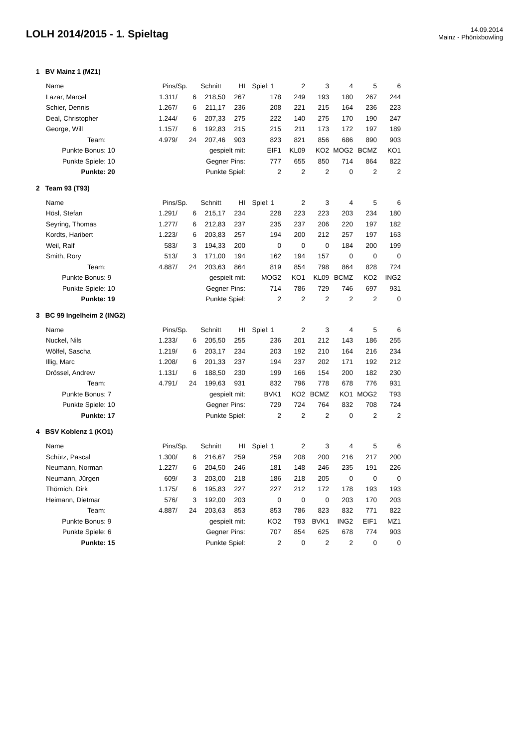LOLH 2014/2015 - 1. Spieltag
14.09.2014
Mainz - Phönixbowling
1 BV Mainz 1 (MZ1)
| | Name | | Pins | /Sp. | | Schnitt | HI | Spiel: 1 | 2 | 3 | 4 | 5 | 6 |
| --- | --- | --- | --- | --- | --- | --- | --- | --- | --- | --- | --- | --- | --- |
| | Lazar, Marcel | | 1.311 | / | 6 | 218,50 | 267 | 178 | 249 | 193 | 180 | 267 | 244 |
| | Schier, Dennis | | 1.267 | / | 6 | 211,17 | 236 | 208 | 221 | 215 | 164 | 236 | 223 |
| | Deal, Christopher | | 1.244 | / | 6 | 207,33 | 275 | 222 | 140 | 275 | 170 | 190 | 247 |
| | George, Will | | 1.157 | / | 6 | 192,83 | 215 | 215 | 211 | 173 | 172 | 197 | 189 |
| | Team: | | 4.979 | / | 24 | 207,46 | 903 | 823 | 821 | 856 | 686 | 890 | 903 |
| | Punkte Bonus: | 10 | | | | gespielt mit: | | EIF1 | KL09 | KO2 | MOG2 | BCMZ | KO1 |
| | Punkte Spiele: | 10 | | | | Gegner Pins: | | 777 | 655 | 850 | 714 | 864 | 822 |
| | Punkte: | 20 | | | | Punkte Spiel: | | 2 | 2 | 2 | 0 | 2 | 2 |
2 Team 93 (T93)
| | Name | | Pins | /Sp. | | Schnitt | HI | Spiel: 1 | 2 | 3 | 4 | 5 | 6 |
| --- | --- | --- | --- | --- | --- | --- | --- | --- | --- | --- | --- | --- | --- |
| | Hösl, Stefan | | 1.291 | / | 6 | 215,17 | 234 | 228 | 223 | 223 | 203 | 234 | 180 |
| | Seyring, Thomas | | 1.277 | / | 6 | 212,83 | 237 | 235 | 237 | 206 | 220 | 197 | 182 |
| | Kordts, Haribert | | 1.223 | / | 6 | 203,83 | 257 | 194 | 200 | 212 | 257 | 197 | 163 |
| | Weil, Ralf | | 583 | / | 3 | 194,33 | 200 | 0 | 0 | 0 | 184 | 200 | 199 |
| | Smith, Rory | | 513 | / | 3 | 171,00 | 194 | 162 | 194 | 157 | 0 | 0 | 0 |
| | Team: | | 4.887 | / | 24 | 203,63 | 864 | 819 | 854 | 798 | 864 | 828 | 724 |
| | Punkte Bonus: | 9 | | | | gespielt mit: | | MOG2 | KO1 | KL09 | BCMZ | KO2 | ING2 |
| | Punkte Spiele: | 10 | | | | Gegner Pins: | | 714 | 786 | 729 | 746 | 697 | 931 |
| | Punkte: | 19 | | | | Punkte Spiel: | | 2 | 2 | 2 | 2 | 2 | 0 |
3 BC 99 Ingelheim 2 (ING2)
| | Name | | Pins | /Sp. | | Schnitt | HI | Spiel: 1 | 2 | 3 | 4 | 5 | 6 |
| --- | --- | --- | --- | --- | --- | --- | --- | --- | --- | --- | --- | --- | --- |
| | Nuckel, Nils | | 1.233 | / | 6 | 205,50 | 255 | 236 | 201 | 212 | 143 | 186 | 255 |
| | Wölfel, Sascha | | 1.219 | / | 6 | 203,17 | 234 | 203 | 192 | 210 | 164 | 216 | 234 |
| | Illig, Marc | | 1.208 | / | 6 | 201,33 | 237 | 194 | 237 | 202 | 171 | 192 | 212 |
| | Drössel, Andrew | | 1.131 | / | 6 | 188,50 | 230 | 199 | 166 | 154 | 200 | 182 | 230 |
| | Team: | | 4.791 | / | 24 | 199,63 | 931 | 832 | 796 | 778 | 678 | 776 | 931 |
| | Punkte Bonus: | 7 | | | | gespielt mit: | | BVK1 | KO2 | BCMZ | KO1 | MOG2 | T93 |
| | Punkte Spiele: | 10 | | | | Gegner Pins: | | 729 | 724 | 764 | 832 | 708 | 724 |
| | Punkte: | 17 | | | | Punkte Spiel: | | 2 | 2 | 2 | 0 | 2 | 2 |
4 BSV Koblenz 1 (KO1)
| | Name | | Pins | /Sp. | | Schnitt | HI | Spiel: 1 | 2 | 3 | 4 | 5 | 6 |
| --- | --- | --- | --- | --- | --- | --- | --- | --- | --- | --- | --- | --- | --- |
| | Schütz, Pascal | | 1.300 | / | 6 | 216,67 | 259 | 259 | 208 | 200 | 216 | 217 | 200 |
| | Neumann, Norman | | 1.227 | / | 6 | 204,50 | 246 | 181 | 148 | 246 | 235 | 191 | 226 |
| | Neumann, Jürgen | | 609 | / | 3 | 203,00 | 218 | 186 | 218 | 205 | 0 | 0 | 0 |
| | Thörnich, Dirk | | 1.175 | / | 6 | 195,83 | 227 | 227 | 212 | 172 | 178 | 193 | 193 |
| | Heimann, Dietmar | | 576 | / | 3 | 192,00 | 203 | 0 | 0 | 0 | 203 | 170 | 203 |
| | Team: | | 4.887 | / | 24 | 203,63 | 853 | 853 | 786 | 823 | 832 | 771 | 822 |
| | Punkte Bonus: | 9 | | | | gespielt mit: | | KO2 | T93 | BVK1 | ING2 | EIF1 | MZ1 |
| | Punkte Spiele: | 6 | | | | Gegner Pins: | | 707 | 854 | 625 | 678 | 774 | 903 |
| | Punkte: | 15 | | | | Punkte Spiel: | | 2 | 0 | 2 | 2 | 0 | 0 |